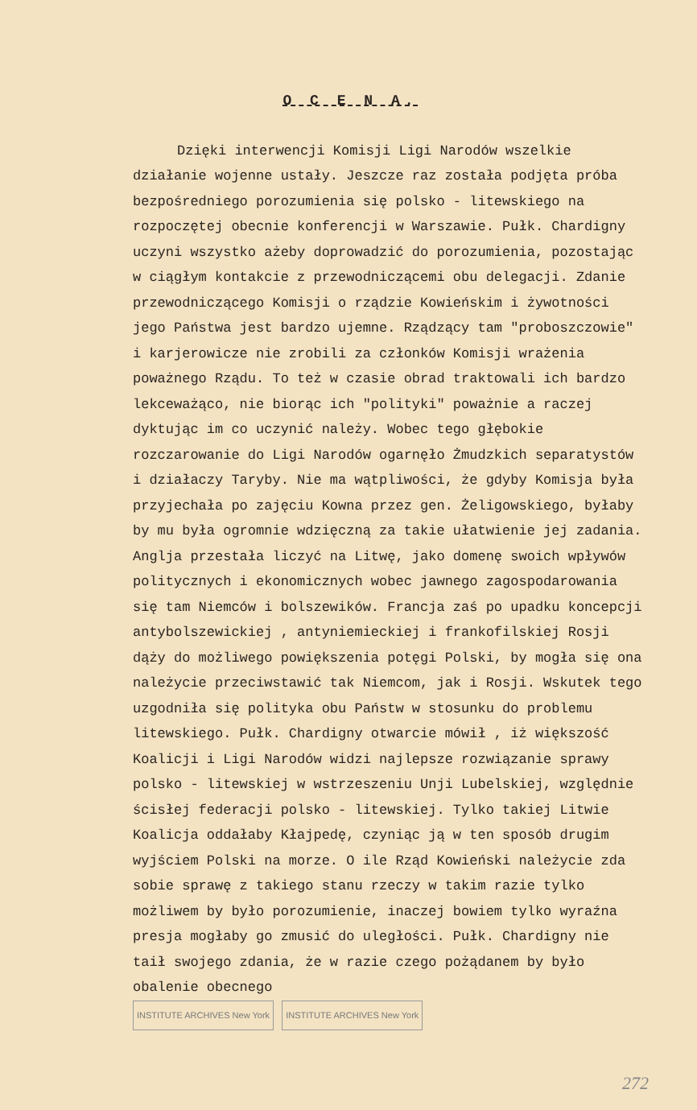O C E N A.
Dzięki interwencji Komisji Ligi Narodów wszelkie działanie wojenne ustały. Jeszcze raz została podjęta próba bezpośredniego porozumienia się polsko - litewskiego na rozpoczętej obecnie konferencji w Warszawie. Pułk. Chardigny uczyni wszystko ażeby doprowadzić do porozumienia, pozostając w ciągłym kontakcie z przewodniczącemi obu delegacji. Zdanie przewodniczącego Komisji o rządzie Kowieńskim i żywotności jego Państwa jest bardzo ujemne. Rządzący tam "proboszczowie" i karjerowicze nie zrobili za członków Komisji wrażenia poważnego Rządu. To też w czasie obrad traktowali ich bardzo lekceważąco, nie biorąc ich "polityki" poważnie a raczej dyktując im co uczynić należy. Wobec tego głębokie rozczarowanie do Ligi Narodów ogarnęło Żmudzkich separatystów i działaczy Taryby. Nie ma wątpliwości, że gdyby Komisja była przyjechała po zajęciu Kowna przez gen. Żeligowskiego, byłaby by mu była ogromnie wdzięczną za takie ułatwienie jej zadania. Anglja przestała liczyć na Litwę, jako domenę swoich wpływów politycznych i ekonomicznych wobec jawnego zagospodarowania się tam Niemców i bolszewików. Francja zaś po upadku koncepcji antybolszewickiej , antyniemieckiej i frankofilskiej Rosji dąży do możliwego powiększenia potęgi Polski, by mogła się ona należycie przeciwstawić tak Niemcom, jak i Rosji. Wskutek tego uzgodniła się polityka obu Państw w stosunku do problemu litewskiego. Pułk. Chardigny otwarcie mówił , iż większość Koalicji i Ligi Narodów widzi najlepsze rozwiązanie sprawy polsko - litewskiej w wstrzeszeniu Unji Lubelskiej, względnie ścisłej federacji polsko - litewskiej. Tylko takiej Litwie Koalicja oddałaby Kłajpedę, czyniąc ją w ten sposób drugim wyjściem Polski na morze. O ile Rząd Kowieński należycie zda sobie sprawę z takiego stanu rzeczy w takim razie tylko możliwem by było porozumienie, inaczej bowiem tylko wyraźna presja mogłaby go zmusić do uległości. Pułk. Chardigny nie taił swojego zdania, że w razie czego pożądanem by było obalenie obecnego
INSTITUTE ARCHIVES New York INSTITUTE ARCHIVES New York
272